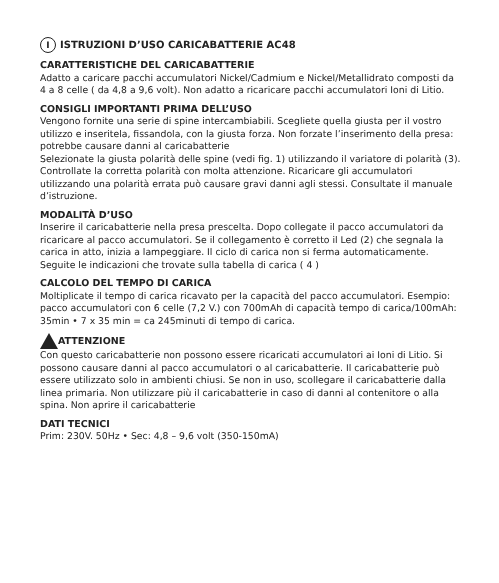I ISTRUZIONI D’USO CARICABATTERIE AC48
CARATTERISTICHE DEL CARICABATTERIE
Adatto a caricare pacchi accumulatori Nickel/Cadmium e Nickel/Metallidrato composti da 4 a 8 celle ( da 4,8 a 9,6 volt). Non adatto a ricaricare pacchi accumulatori Ioni di Litio.
CONSIGLI IMPORTANTI PRIMA DELL’USO
Vengono fornite una serie di spine intercambiabili. Scegliete quella giusta per il vostro utilizzo e inseritela, fissandola, con la giusta forza. Non forzate l’inserimento della presa: potrebbe causare danni al caricabatterie
Selezionate la giusta polarità delle spine (vedi fig. 1) utilizzando il variatore di polarità (3). Controllate la corretta polarità con molta attenzione. Ricaricare gli accumulatori utilizzando una polarità errata può causare gravi danni agli stessi. Consultate il manuale d’istruzione.
MODALITÀ D’USO
Inserire il caricabatterie nella presa prescelta. Dopo collegate il pacco accumulatori da ricaricare al pacco accumulatori. Se il collegamento è corretto il Led (2) che segnala la carica in atto, inizia a lampeggiare. Il ciclo di carica non si ferma automaticamente. Seguite le indicazioni che trovate sulla tabella di carica ( 4 )
CALCOLO DEL TEMPO DI CARICA
Moltiplicate il tempo di carica ricavato per la capacità del pacco accumulatori. Esempio: pacco accumulatori con 6 celle (7,2 V.) con 700mAh di capacità tempo di carica/100mAh: 35min • 7 x 35 min = ca 245minuti di tempo di carica.
ATTENZIONE
Con questo caricabatterie non possono essere ricaricati accumulatori ai Ioni di Litio. Si possono causare danni al pacco accumulatori o al caricabatterie. Il caricabatterie può essere utilizzato solo in ambienti chiusi. Se non in uso, scollegare il caricabatterie dalla linea primaria. Non utilizzare più il caricabatterie in caso di danni al contenitore o alla spina. Non aprire il caricabatterie
DATI TECNICI
Prim: 230V. 50Hz • Sec: 4,8 – 9,6 volt (350-150mA)